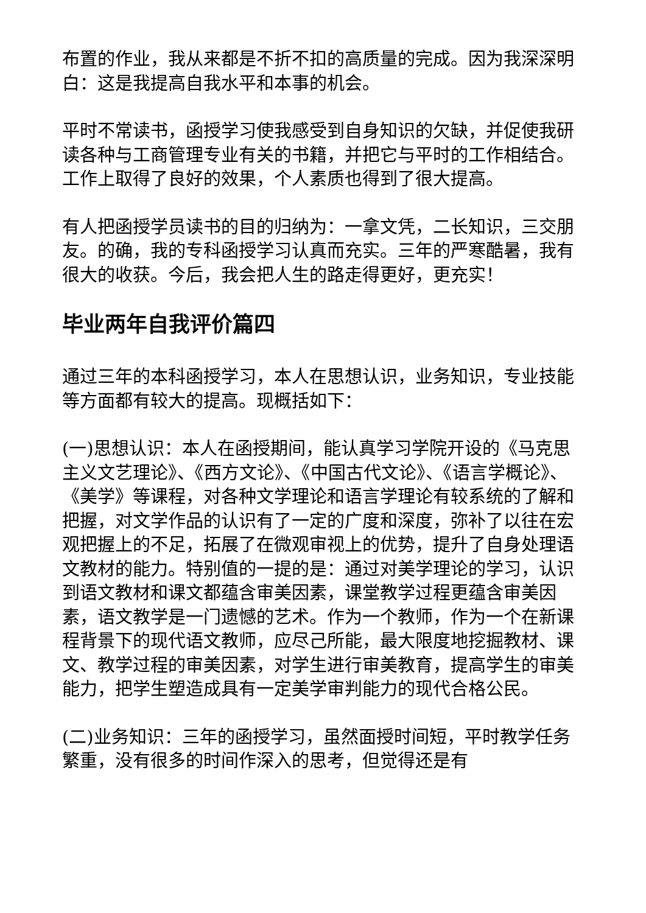布置的作业，我从来都是不折不扣的高质量的完成。因为我深深明白：这是我提高自我水平和本事的机会。
平时不常读书，函授学习使我感受到自身知识的欠缺，并促使我研读各种与工商管理专业有关的书籍，并把它与平时的工作相结合。工作上取得了良好的效果，个人素质也得到了很大提高。
有人把函授学员读书的目的归纳为：一拿文凭，二长知识，三交朋友。的确，我的专科函授学习认真而充实。三年的严寒酷暑，我有很大的收获。今后，我会把人生的路走得更好，更充实！
毕业两年自我评价篇四
通过三年的本科函授学习，本人在思想认识，业务知识，专业技能等方面都有较大的提高。现概括如下：
(一)思想认识：本人在函授期间，能认真学习学院开设的《马克思主义文艺理论》、《西方文论》、《中国古代文论》、《语言学概论》、《美学》等课程，对各种文学理论和语言学理论有较系统的了解和把握，对文学作品的认识有了一定的广度和深度，弥补了以往在宏观把握上的不足，拓展了在微观审视上的优势，提升了自身处理语文教材的能力。特别值的一提的是：通过对美学理论的学习，认识到语文教材和课文都蕴含审美因素，课堂教学过程更蕴含审美因素，语文教学是一门遗憾的艺术。作为一个教师，作为一个在新课程背景下的现代语文教师，应尽己所能，最大限度地挖掘教材、课文、教学过程的审美因素，对学生进行审美教育，提高学生的审美能力，把学生塑造成具有一定美学审判能力的现代合格公民。
(二)业务知识：三年的函授学习，虽然面授时间短，平时教学任务繁重，没有很多的时间作深入的思考，但觉得还是有